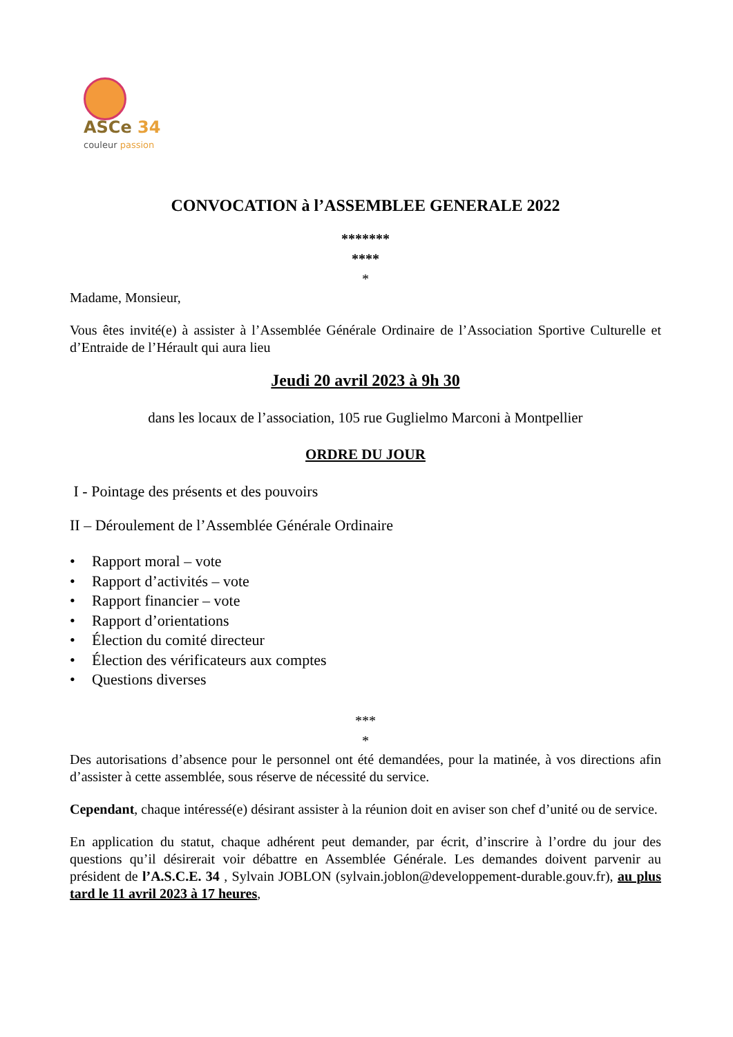ASCe 34
couleur passion
CONVOCATION à l’ASSEMBLEE GENERALE 2022
*******
****
*
Madame, Monsieur,
Vous êtes invité(e) à assister à l’Assemblée Générale Ordinaire de l’Association Sportive Culturelle et d’Entraide de l’Hérault qui aura lieu
Jeudi 20 avril 2023 à 9h 30
dans les locaux de l’association, 105 rue Guglielmo Marconi à Montpellier
ORDRE DU JOUR
I - Pointage des présents et des pouvoirs
II – Déroulement de l’Assemblée Générale Ordinaire
• Rapport moral – vote
• Rapport d’activités – vote
• Rapport financier – vote
• Rapport d’orientations
• Élection du comité directeur
• Élection des vérificateurs aux comptes
• Questions diverses
***
*
Des autorisations d’absence pour le personnel ont été demandées, pour la matinée, à vos directions afin d’assister à cette assemblée, sous réserve de nécessité du service.
Cependant, chaque intéressé(e) désirant assister à la réunion doit en aviser son chef d’unité ou de service.
En application du statut, chaque adhérent peut demander, par écrit, d’inscrire à l’ordre du jour des questions qu’il désirerait voir débattre en Assemblée Générale. Les demandes doivent parvenir au président de l’A.S.C.E. 34 , Sylvain JOBLON (sylvain.joblon@developpement-durable.gouv.fr), au plus tard le 11 avril 2023 à 17 heures,